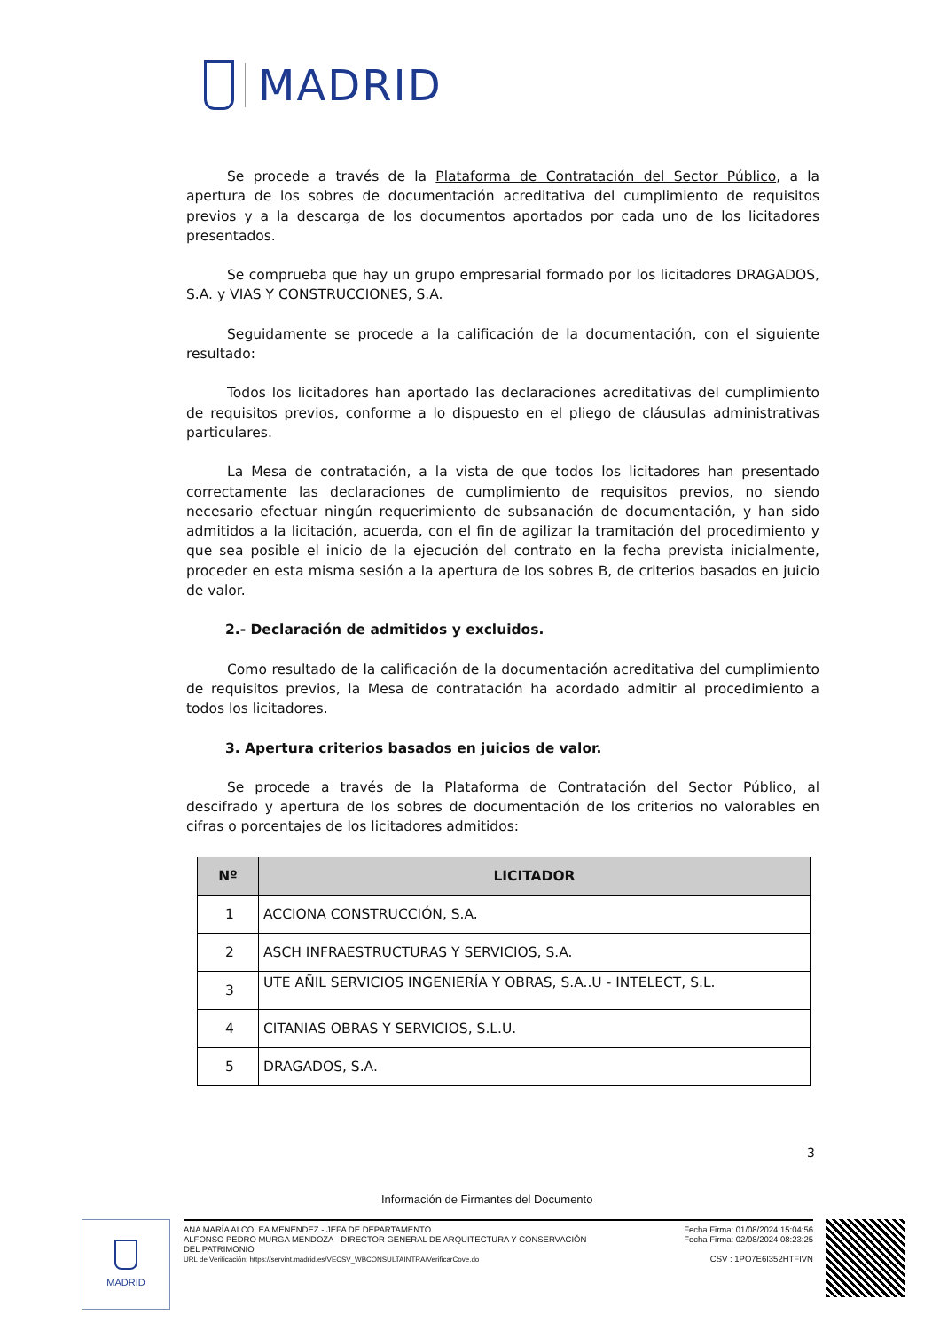MADRID
Se procede a través de la Plataforma de Contratación del Sector Público, a la apertura de los sobres de documentación acreditativa del cumplimiento de requisitos previos y a la descarga de los documentos aportados por cada uno de los licitadores presentados.
Se comprueba que hay un grupo empresarial formado por los licitadores DRAGADOS, S.A. y VIAS Y CONSTRUCCIONES, S.A.
Seguidamente se procede a la calificación de la documentación, con el siguiente resultado:
Todos los licitadores han aportado las declaraciones acreditativas del cumplimiento de requisitos previos, conforme a lo dispuesto en el pliego de cláusulas administrativas particulares.
La Mesa de contratación, a la vista de que todos los licitadores han presentado correctamente las declaraciones de cumplimiento de requisitos previos, no siendo necesario efectuar ningún requerimiento de subsanación de documentación, y han sido admitidos a la licitación, acuerda, con el fin de agilizar la tramitación del procedimiento y que sea posible el inicio de la ejecución del contrato en la fecha prevista inicialmente, proceder en esta misma sesión a la apertura de los sobres B, de criterios basados en juicio de valor.
2.- Declaración de admitidos y excluidos.
Como resultado de la calificación de la documentación acreditativa del cumplimiento de requisitos previos, la Mesa de contratación ha acordado admitir al procedimiento a todos los licitadores.
3. Apertura criterios basados en juicios de valor.
Se procede a través de la Plataforma de Contratación del Sector Público, al descifrado y apertura de los sobres de documentación de los criterios no valorables en cifras o porcentajes de los licitadores admitidos:
| Nº | LICITADOR |
| --- | --- |
| 1 | ACCIONA CONSTRUCCIÓN, S.A. |
| 2 | ASCH INFRAESTRUCTURAS Y SERVICIOS, S.A. |
| 3 | UTE AÑIL SERVICIOS INGENIERÍA Y OBRAS, S.A..U - INTELECT, S.L. |
| 4 | CITANIAS OBRAS Y SERVICIOS, S.L.U. |
| 5 | DRAGADOS, S.A. |
3
Información de Firmantes del Documento
MADRID
ANA MARÍA ALCOLEA MENENDEZ - JEFA DE DEPARTAMENTO
ALFONSO PEDRO MURGA MENDOZA - DIRECTOR GENERAL DE ARQUITECTURA Y CONSERVACIÓN
DEL PATRIMONIO
URL de Verificación: https://servint.madrid.es/VECSV_WBCONSULTAINTRA/VerificarCove.do
Fecha Firma: 01/08/2024 15:04:56
Fecha Firma: 02/08/2024 08:23:25
CSV : 1PO7E6I352HTFIVN